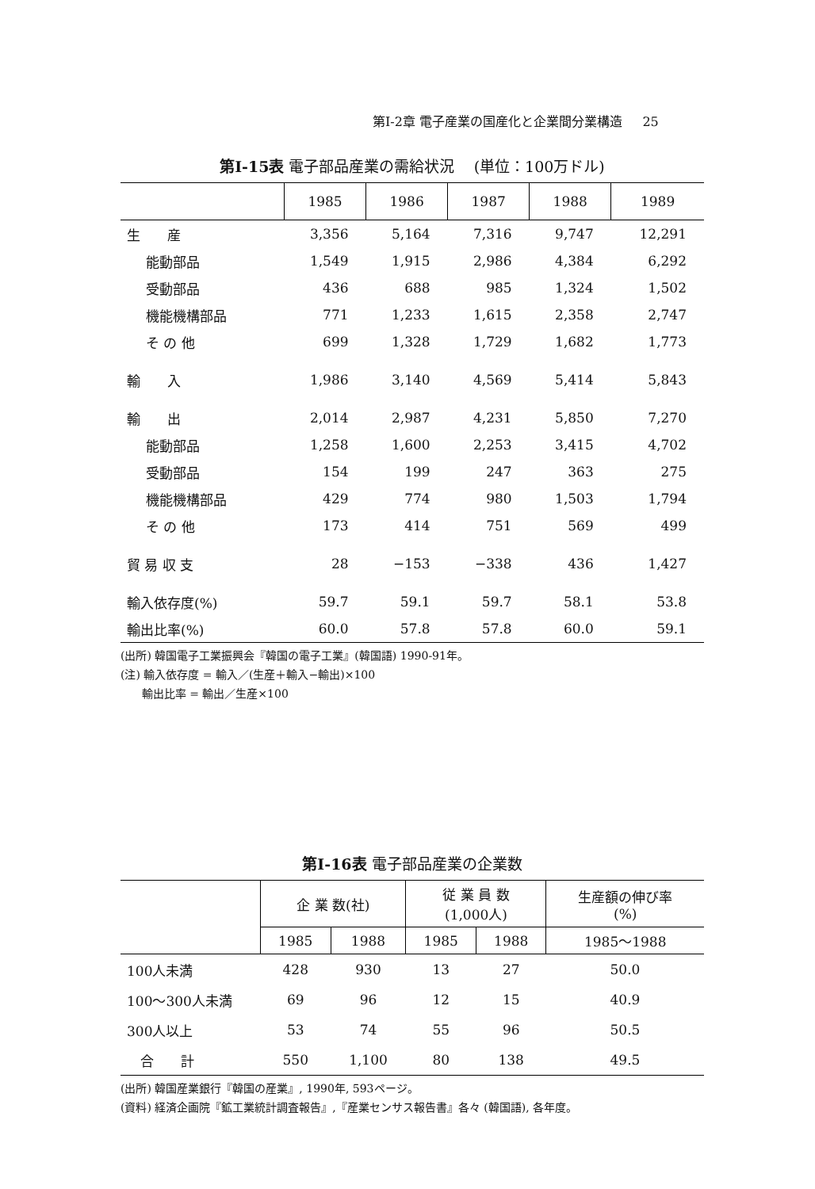第I-2章 電子産業の国産化と企業間分業構造 25
第I-15表 電子部品産業の需給状況 (単位：100万ドル)
| | 1985 | 1986 | 1987 | 1988 | 1989 |
| --- | --- | --- | --- | --- | --- |
| 生 産 | 3,356 | 5,164 | 7,316 | 9,747 | 12,291 |
| 能動部品 | 1,549 | 1,915 | 2,986 | 4,384 | 6,292 |
| 受動部品 | 436 | 688 | 985 | 1,324 | 1,502 |
| 機能機構部品 | 771 | 1,233 | 1,615 | 2,358 | 2,747 |
| そ の 他 | 699 | 1,328 | 1,729 | 1,682 | 1,773 |
| 輸 入 | 1,986 | 3,140 | 4,569 | 5,414 | 5,843 |
| 輸 出 | 2,014 | 2,987 | 4,231 | 5,850 | 7,270 |
| 能動部品 | 1,258 | 1,600 | 2,253 | 3,415 | 4,702 |
| 受動部品 | 154 | 199 | 247 | 363 | 275 |
| 機能機構部品 | 429 | 774 | 980 | 1,503 | 1,794 |
| そ の 他 | 173 | 414 | 751 | 569 | 499 |
| 貿 易 収 支 | 28 | −153 | −338 | 436 | 1,427 |
| 輸入依存度(%) | 59.7 | 59.1 | 59.7 | 58.1 | 53.8 |
| 輸出比率(%) | 60.0 | 57.8 | 57.8 | 60.0 | 59.1 |
(出所) 韓国電子工業振興会『韓国の電子工業』(韓国語) 1990-91年。
(注) 輸入依存度 = 輸入／(生産＋輸入−輸出)×100
輸出比率 = 輸出／生産×100
第I-16表 電子部品産業の企業数
| | 企 業 数(社) | | 従 業 員 数 (1,000人) | | 生産額の伸び率 (%) |
| --- | --- | --- | --- | --- | --- |
| | 1985 | 1988 | 1985 | 1988 | 1985〜1988 |
| 100人未満 | 428 | 930 | 13 | 27 | 50.0 |
| 100〜300人未満 | 69 | 96 | 12 | 15 | 40.9 |
| 300人以上 | 53 | 74 | 55 | 96 | 50.5 |
| 合 計 | 550 | 1,100 | 80 | 138 | 49.5 |
(出所) 韓国産業銀行『韓国の産業』, 1990年, 593ページ。
(資料) 経済企画院『鉱工業統計調査報告』,『産業センサス報告書』各々 (韓国語), 各年度。